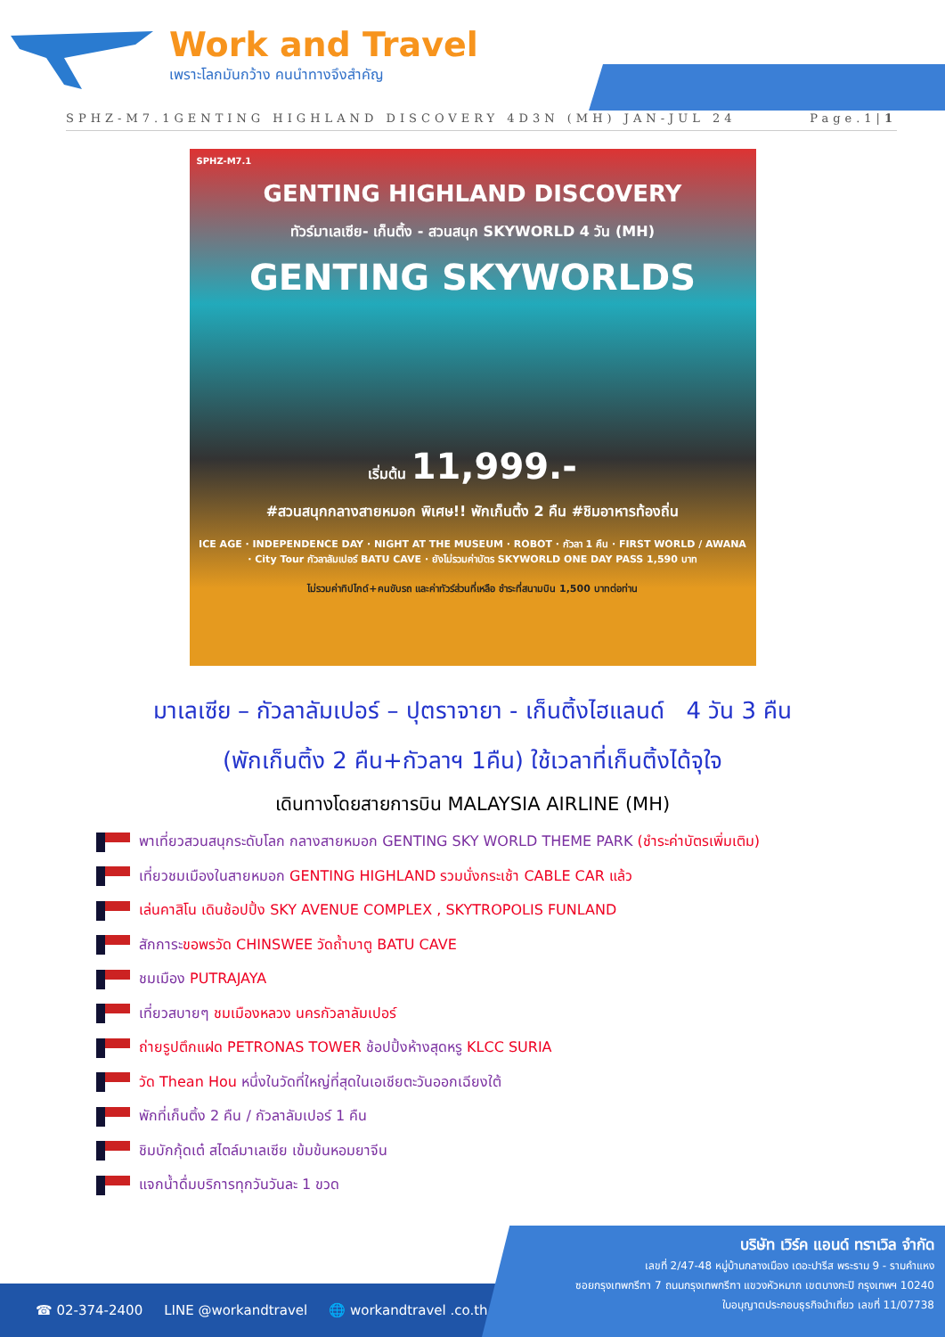Work and Travel
เพราะโลกมันกว้าง คนนำทางจึงสำคัญ
SPHZ-M7.1GENTING HIGHLAND DISCOVERY 4D3N (MH) JAN-JUL 24 Page.1|1
SPHZ-M7.1
GENTING HIGHLAND DISCOVERY
ทัวร์มาเลเซีย- เก็นติ้ง - สวนสนุก SKYWORLD 4 วัน (MH)
GENTING SKYWORLDS
เริ่มต้น 11,999.-
#สวนสนุกกลางสายหมอก พิเศษ!! พักเก็นติ้ง 2 คืน #ชิมอาหารท้องถิ่น
ICE AGE · INDEPENDENCE DAY · NIGHT AT THE MUSEUM · ROBOT · กัวลา 1 คืน · FIRST WORLD / AWANA · City Tour กัวลาลัมเปอร์ BATU CAVE · ยังไม่รวมค่าบัตร SKYWORLD ONE DAY PASS 1,590 บาท
ไม่รวมค่าทิปไกด์+คนขับรถ และค่าทัวร์ส่วนที่เหลือ ชำระที่สนามบิน 1,500 บาทต่อท่าน
มาเลเซีย – กัวลาลัมเปอร์ – ปุตราจายา - เก็นติ้งไฮแลนด์ 4 วัน 3 คืน
(พักเก็นติ้ง 2 คืน+กัวลาฯ 1คืน) ใช้เวลาที่เก็นติ้งได้จุใจ
เดินทางโดยสายการบิน MALAYSIA AIRLINE (MH)
พาเที่ยวสวนสนุกระดับโลก กลางสายหมอก GENTING SKY WORLD THEME PARK (ชำระค่าบัตรเพิ่มเติม)
เที่ยวชมเมืองในสายหมอก GENTING HIGHLAND รวมนั่งกระเช้า CABLE CAR แล้ว
เล่นคาสิโน เดินช้อปปิ้ง SKY AVENUE COMPLEX , SKYTROPOLIS FUNLAND
สักการะขอพรวัด CHINSWEE วัดถ้ำบาตู BATU CAVE
ชมเมือง PUTRAJAYA
เที่ยวสบายๆ ชมเมืองหลวง นครกัวลาลัมเปอร์
ถ่ายรูปตึกแฝด PETRONAS TOWER ช้อปปิ้งห้างสุดหรู KLCC SURIA
วัด Thean Hou หนึ่งในวัดที่ใหญ่ที่สุดในเอเชียตะวันออกเฉียงใต้
พักที่เก็นติ้ง 2 คืน / กัวลาลัมเปอร์ 1 คืน
ชิมบักกุ้ดเต๋ สไตล์มาเลเซีย เข้มข้นหอมยาจีน
แจกน้ำดื่มบริการทุกวันวันละ 1 ขวด
☎ 02-374-2400 LINE @workandtravel 🌐 workandtravel .co.th
บริษัท เวิร์ค แอนด์ ทราเวิล จำกัด
เลขที่ 2/47-48 หมู่บ้านกลางเมือง เดอะปารีส พระราม 9 - รามคำแหง
ซอยกรุงเทพกรีฑา 7 ถนนกรุงเทพกรีฑา แขวงหัวหมาก เขตบางกะปิ กรุงเทพฯ 10240
ใบอนุญาตประกอบธุรกิจนำเที่ยว เลขที่ 11/07738